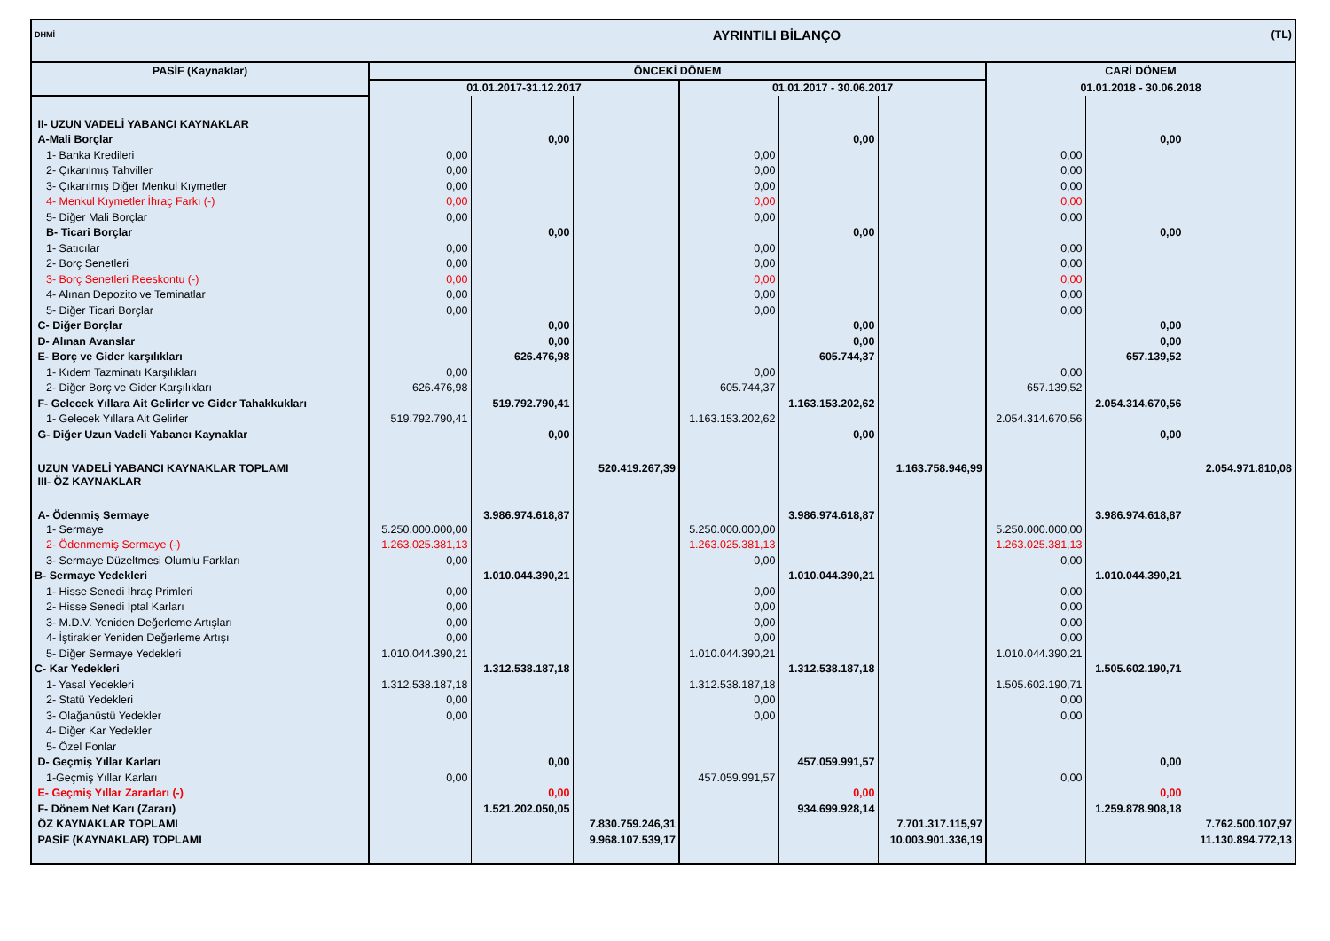| DHMİ | AYRINTILI BİLANÇO | | | | | | | | (TL) |
| PASİF (Kaynaklar) | ÖNCEKİ DÖNEM | | | | | | CARİ DÖNEM | | |
| | 01.01.2017-31.12.2017 | | | 01.01.2017 - 30.06.2017 | | | 01.01.2018 - 30.06.2018 | | |
| II- UZUN VADELİ YABANCI KAYNAKLAR | | | | | | | | | |
| A-Mali Borçlar | | 0,00 | | | 0,00 | | | 0,00 | |
| 1- Banka Kredileri | 0,00 | | | 0,00 | | | 0,00 | | |
| 2- Çıkarılmış Tahviller | 0,00 | | | 0,00 | | | 0,00 | | |
| 3- Çıkarılmış Diğer Menkul Kıymetler | 0,00 | | | 0,00 | | | 0,00 | | |
| 4- Menkul Kıymetler İhraç Farkı (-) | 0,00 | | | 0,00 | | | 0,00 | | |
| 5- Diğer Mali Borçlar | 0,00 | | | 0,00 | | | 0,00 | | |
| B- Ticari Borçlar | | 0,00 | | | 0,00 | | | 0,00 | |
| 1- Satıcılar | 0,00 | | | 0,00 | | | 0,00 | | |
| 2- Borç Senetleri | 0,00 | | | 0,00 | | | 0,00 | | |
| 3- Borç Senetleri Reeskontu (-) | 0,00 | | | 0,00 | | | 0,00 | | |
| 4- Alınan Depozito ve Teminatlar | 0,00 | | | 0,00 | | | 0,00 | | |
| 5- Diğer Ticari Borçlar | 0,00 | | | 0,00 | | | 0,00 | | |
| C- Diğer Borçlar | | 0,00 | | | 0,00 | | | 0,00 | |
| D- Alınan Avanslar | | 0,00 | | | 0,00 | | | 0,00 | |
| E- Borç ve Gider karşılıkları | | 626.476,98 | | | 605.744,37 | | | 657.139,52 | |
| 1- Kıdem Tazminatı Karşılıkları | 0,00 | | | 0,00 | | | 0,00 | | |
| 2- Diğer Borç ve Gider Karşılıkları | 626.476,98 | | | 605.744,37 | | | 657.139,52 | | |
| F- Gelecek Yıllara Ait Gelirler ve Gider Tahakkukları | | 519.792.790,41 | | | 1.163.153.202,62 | | | 2.054.314.670,56 | |
| 1- Gelecek Yıllara Ait Gelirler | 519.792.790,41 | | | 1.163.153.202,62 | | | 2.054.314.670,56 | | |
| G- Diğer Uzun Vadeli Yabancı Kaynaklar | | 0,00 | | | 0,00 | | | 0,00 | |
| UZUN VADELİ YABANCI KAYNAKLAR TOPLAMI | | | 520.419.267,39 | | | 1.163.758.946,99 | | | 2.054.971.810,08 |
| III- ÖZ KAYNAKLAR | | | | | | | | | |
| A- Ödenmiş Sermaye | | 3.986.974.618,87 | | | 3.986.974.618,87 | | | 3.986.974.618,87 | |
| 1- Sermaye | 5.250.000.000,00 | | | 5.250.000.000,00 | | | 5.250.000.000,00 | | |
| 2- Ödenmemiş Sermaye (-) | 1.263.025.381,13 | | | 1.263.025.381,13 | | | 1.263.025.381,13 | | |
| 3- Sermaye Düzeltmesi Olumlu Farkları | 0,00 | | | 0,00 | | | 0,00 | | |
| B- Sermaye Yedekleri | | 1.010.044.390,21 | | | 1.010.044.390,21 | | | 1.010.044.390,21 | |
| 1- Hisse Senedi İhraç Primleri | 0,00 | | | 0,00 | | | 0,00 | | |
| 2- Hisse Senedi İptal Karları | 0,00 | | | 0,00 | | | 0,00 | | |
| 3- M.D.V. Yeniden Değerleme Artışları | 0,00 | | | 0,00 | | | 0,00 | | |
| 4- İştirakler Yeniden Değerleme Artışı | 0,00 | | | 0,00 | | | 0,00 | | |
| 5- Diğer Sermaye Yedekleri | 1.010.044.390,21 | | | 1.010.044.390,21 | | | 1.010.044.390,21 | | |
| C- Kar Yedekleri | | 1.312.538.187,18 | | | 1.312.538.187,18 | | | 1.505.602.190,71 | |
| 1- Yasal Yedekleri | 1.312.538.187,18 | | | 1.312.538.187,18 | | | 1.505.602.190,71 | | |
| 2- Statü Yedekleri | 0,00 | | | 0,00 | | | 0,00 | | |
| 3- Olağanüstü Yedekler | 0,00 | | | 0,00 | | | 0,00 | | |
| 4- Diğer Kar Yedekler | | | | | | | | | |
| 5- Özel Fonlar | | | | | | | | | |
| D- Geçmiş Yıllar Karları | | 0,00 | | | 457.059.991,57 | | | 0,00 | |
| 1-Geçmiş Yıllar Karları | 0,00 | | | 457.059.991,57 | | | 0,00 | | |
| E- Geçmiş Yıllar Zararları (-) | | 0,00 | | | 0,00 | | | 0,00 | |
| F- Dönem Net Karı (Zararı) | | 1.521.202.050,05 | | | 934.699.928,14 | | | 1.259.878.908,18 | |
| ÖZ KAYNAKLAR TOPLAMI | | | 7.830.759.246,31 | | | 7.701.317.115,97 | | | 7.762.500.107,97 |
| PASİF (KAYNAKLAR) TOPLAMI | | | 9.968.107.539,17 | | | 10.003.901.336,19 | | | 11.130.894.772,13 |